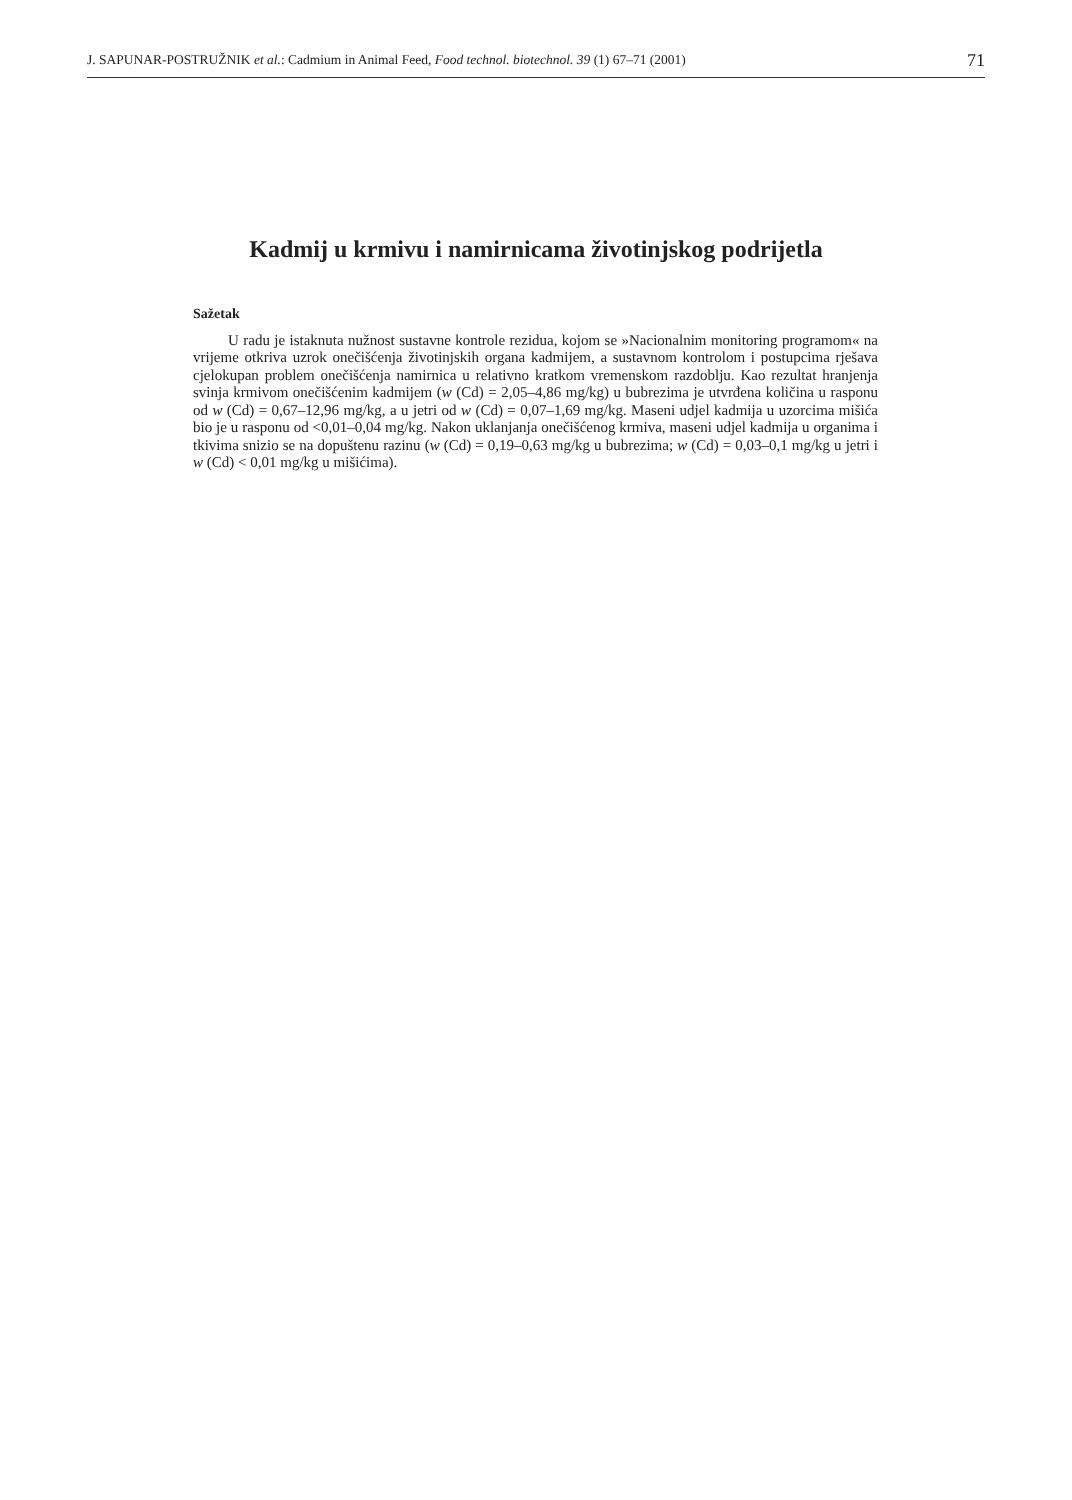J. SAPUNAR-POSTRUŽNIK et al.: Cadmium in Animal Feed, Food technol. biotechnol. 39 (1) 67–71 (2001) 71
Kadmij u krmivu i namirnicama životinjskog podrijetla
Sažetak
U radu je istaknuta nužnost sustavne kontrole rezidua, kojom se »Nacionalnim monitoring programom« na vrijeme otkriva uzrok onečišćenja životinjskih organa kadmijem, a sustavnom kontrolom i postupcima rješava cjelokupan problem onečišćenja namirnica u relativno kratkom vremenskom razdoblju. Kao rezultat hranjenja svinja krmivom onečišćenim kadmijem (w (Cd) = 2,05–4,86 mg/kg) u bubrezima je utvrđena količina u rasponu od w (Cd) = 0,67–12,96 mg/kg, a u jetri od w (Cd) = 0,07–1,69 mg/kg. Maseni udjel kadmija u uzorcima mišića bio je u rasponu od <0,01–0,04 mg/kg. Nakon uklanjanja onečišćenog krmiva, maseni udjel kadmija u organima i tkivima snizio se na dopuštenu razinu (w (Cd) = 0,19–0,63 mg/kg u bubrezima; w (Cd) = 0,03–0,1 mg/kg u jetri i w (Cd) < 0,01 mg/kg u mišićima).